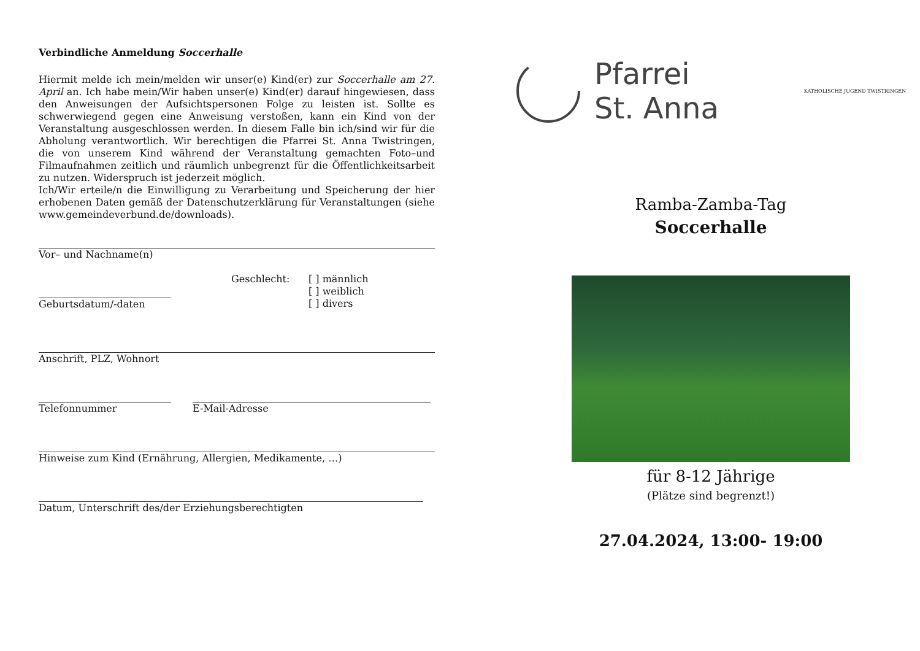Verbindliche Anmeldung Soccerhalle
Hiermit melde ich mein/melden wir unser(e) Kind(er) zur Soccerhalle am 27. April an. Ich habe mein/Wir haben unser(e) Kind(er) darauf hingewiesen, dass den Anweisungen der Aufsichtspersonen Folge zu leisten ist. Sollte es schwerwiegend gegen eine Anweisung verstoßen, kann ein Kind von der Veranstaltung ausgeschlossen werden. In diesem Falle bin ich/sind wir für die Abholung verantwortlich. Wir berechtigen die Pfarrei St. Anna Twistringen, die von unserem Kind während der Veranstaltung gemachten Foto–und Filmaufnahmen zeitlich und räumlich unbegrenzt für die Öffentlichkeitsarbeit zu nutzen. Widerspruch ist jederzeit möglich.
Ich/Wir erteile/n die Einwilligung zu Verarbeitung und Speicherung der hier erhobenen Daten gemäß der Datenschutzerklärung für Veranstaltungen (siehe www.gemeindeverbund.de/downloads).
Vor– und Nachname(n)
Geburtsdatum/-daten Geschlecht: [ ] männlich
[ ] weiblich
[ ] divers
Anschrift, PLZ, Wohnort
Telefonnummer E-Mail-Adresse
Hinweise zum Kind (Ernährung, Allergien, Medikamente, …)
Datum, Unterschrift des/der Erziehungsberechtigten
Pfarrei
St. Anna
KATHOLISCHE JUGEND TWISTRINGEN
Ramba-Zamba-Tag
Soccerhalle
für 8-12 Jährige
(Plätze sind begrenzt!)
27.04.2024, 13:00- 19:00